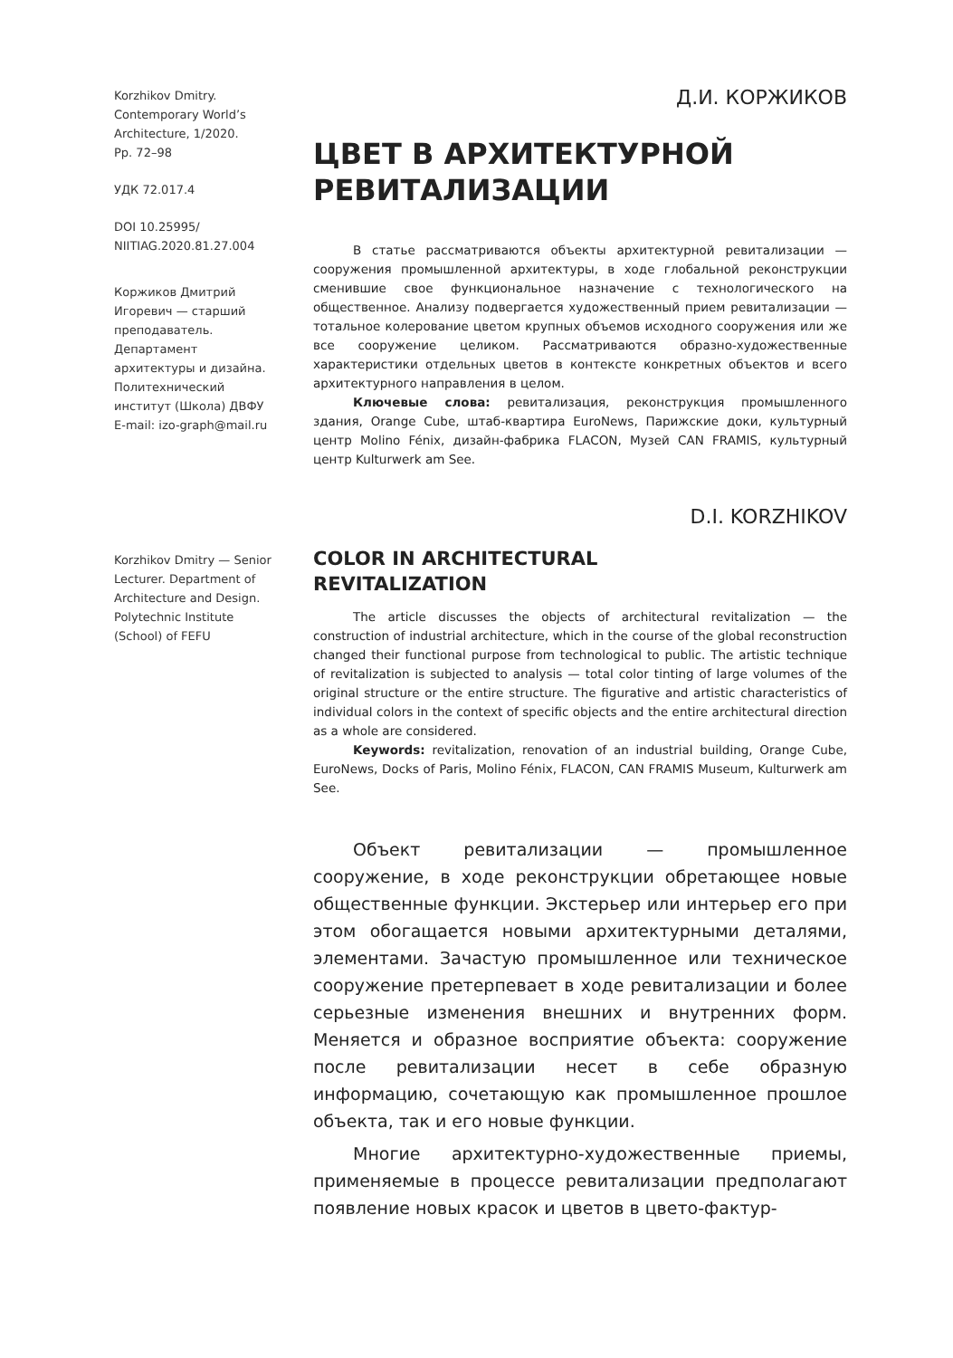Korzhikov Dmitry.
Contemporary World’s
Architecture, 1/2020.
Pp. 72–98
УДК 72.017.4
DOI 10.25995/
NIITIAG.2020.81.27.004
Коржиков Дмитрий Игоревич — старший преподаватель. Департамент архитектуры и дизайна. Политехнический институт (Школа) ДВФУ
E-mail: izo-graph@mail.ru
Д.И. КОРЖИКОВ
ЦВЕТ В АРХИТЕКТУРНОЙ
РЕВИТАЛИЗАЦИИ
В статье рассматриваются объекты архитектурной ревитализации — сооружения промышленной архитектуры, в ходе глобальной реконструкции сменившие свое функциональное назначение с технологического на общественное. Анализу подвергается художественный прием ревитализации — тотальное колерование цветом крупных объемов исходного сооружения или же все сооружение целиком. Рассматриваются образно-художественные характеристики отдельных цветов в контексте конкретных объектов и всего архитектурного направления в целом.
Ключевые слова: ревитализация, реконструкция промышленного здания, Orange Cube, штаб-квартира EuroNews, Парижские доки, культурный центр Molino Fénix, дизайн-фабрика FLACON, Музей CAN FRAMIS, культурный центр Kulturwerk am See.
Korzhikov Dmitry — Senior Lecturer. Department of Architecture and Design. Polytechnic Institute (School) of FEFU
D.I. KORZHIKOV
COLOR IN ARCHITECTURAL
REVITALIZATION
The article discusses the objects of architectural revitalization — the construction of industrial architecture, which in the course of the global reconstruction changed their functional purpose from technological to public. The artistic technique of revitalization is subjected to analysis — total color tinting of large volumes of the original structure or the entire structure. The figurative and artistic characteristics of individual colors in the context of specific objects and the entire architectural direction as a whole are considered.
Keywords: revitalization, renovation of an industrial building, Orange Cube, EuroNews, Docks of Paris, Molino Fénix, FLACON, CAN FRAMIS Museum, Kulturwerk am See.
Объект ревитализации — промышленное сооружение, в ходе реконструкции обретающее новые общественные функции. Экстерьер или интерьер его при этом обогащается новыми архитектурными деталями, элементами. Зачастую промышленное или техническое сооружение претерпевает в ходе ревитализации и более серьезные изменения внешних и внутренних форм. Меняется и образное восприятие объекта: сооружение после ревитализации несет в себе образную информацию, сочетающую как промышленное прошлое объекта, так и его новые функции.
Многие архитектурно-художественные приемы, применяемые в процессе ревитализации предполагают появление новых красок и цветов в цвето-фактур-